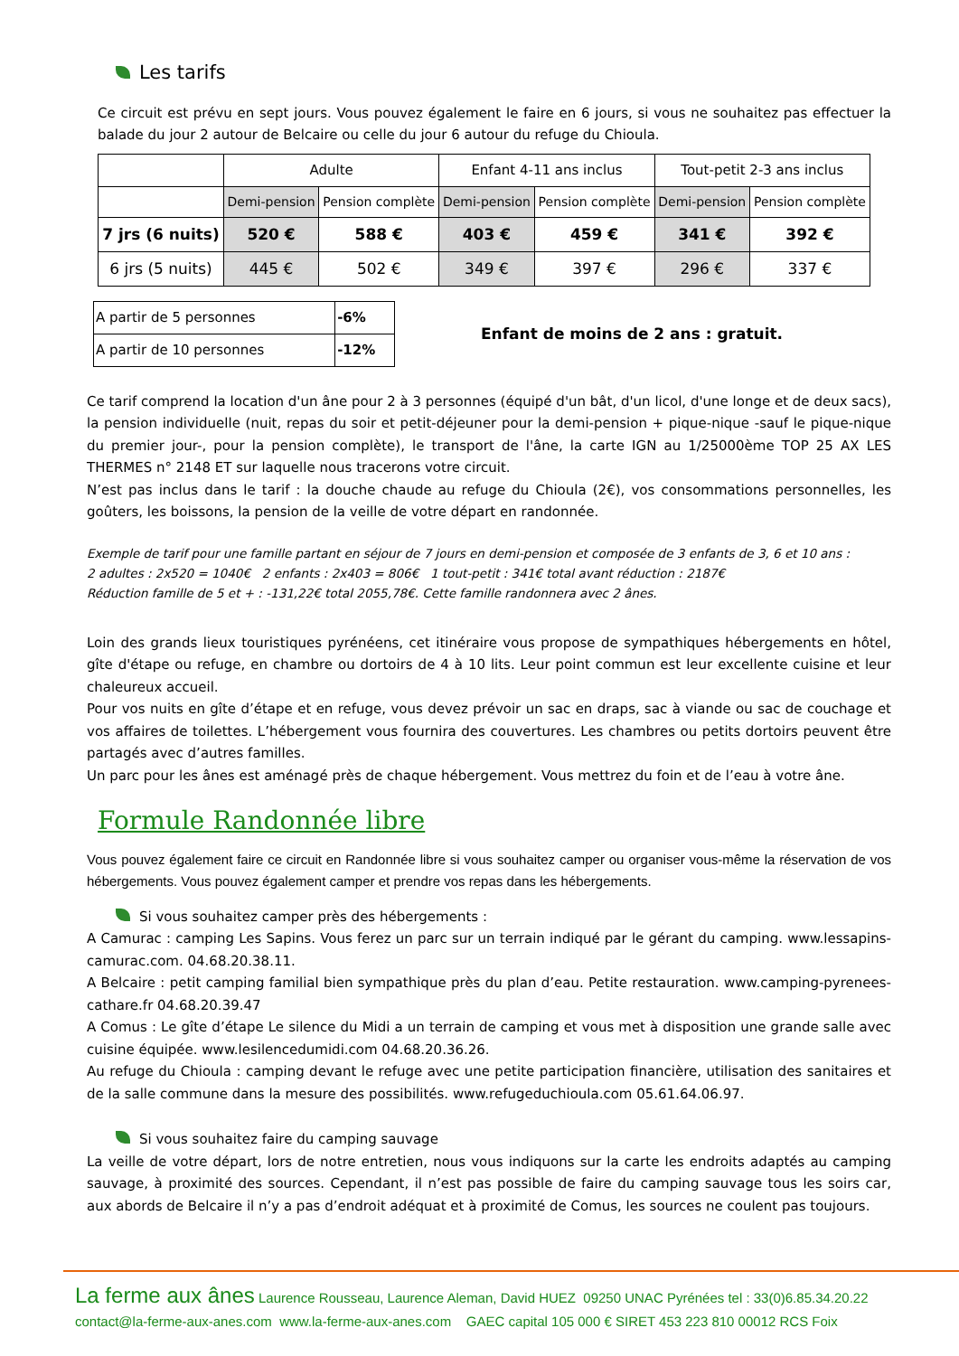Les tarifs
Ce circuit est prévu en sept jours. Vous pouvez également le faire en 6 jours, si vous ne souhaitez pas effectuer la balade du jour 2 autour de Belcaire ou celle du jour 6 autour du refuge du Chioula.
| | Adulte | | Enfant 4-11 ans inclus | | Tout-petit 2-3 ans inclus | |
| | Demi-pension | Pension complète | Demi-pension | Pension complète | Demi-pension | Pension complète |
| 7 jrs (6 nuits) | 520 € | 588 € | 403 € | 459 € | 341 € | 392 € |
| 6 jrs (5 nuits) | 445 € | 502 € | 349 € | 397 € | 296 € | 337 € |
| A partir de 5 personnes | -6% |
| A partir de 10 personnes | -12% |
Enfant de moins de 2 ans : gratuit.
Ce tarif comprend la location d'un âne pour 2 à 3 personnes (équipé d'un bât, d'un licol, d'une longe et de deux sacs), la pension individuelle (nuit, repas du soir et petit-déjeuner pour la demi-pension + pique-nique -sauf le pique-nique du premier jour-, pour la pension complète), le transport de l'âne, la carte IGN au 1/25000ème TOP 25 AX LES THERMES n° 2148 ET sur laquelle nous tracerons votre circuit.
N’est pas inclus dans le tarif : la douche chaude au refuge du Chioula (2€), vos consommations personnelles, les goûters, les boissons, la pension de la veille de votre départ en randonnée.
Exemple de tarif pour une famille partant en séjour de 7 jours en demi-pension et composée de 3 enfants de 3, 6 et 10 ans :
2 adultes : 2x520 = 1040€ 2 enfants : 2x403 = 806€ 1 tout-petit : 341€ total avant réduction : 2187€
Réduction famille de 5 et + : -131,22€ total 2055,78€. Cette famille randonnera avec 2 ânes.
Loin des grands lieux touristiques pyrénéens, cet itinéraire vous propose de sympathiques hébergements en hôtel, gîte d'étape ou refuge, en chambre ou dortoirs de 4 à 10 lits. Leur point commun est leur excellente cuisine et leur chaleureux accueil.
Pour vos nuits en gîte d’étape et en refuge, vous devez prévoir un sac en draps, sac à viande ou sac de couchage et vos affaires de toilettes. L’hébergement vous fournira des couvertures. Les chambres ou petits dortoirs peuvent être partagés avec d’autres familles.
Un parc pour les ânes est aménagé près de chaque hébergement. Vous mettrez du foin et de l’eau à votre âne.
Formule Randonnée libre
Vous pouvez également faire ce circuit en Randonnée libre si vous souhaitez camper ou organiser vous-même la réservation de vos hébergements. Vous pouvez également camper et prendre vos repas dans les hébergements.
Si vous souhaitez camper près des hébergements :
A Camurac : camping Les Sapins. Vous ferez un parc sur un terrain indiqué par le gérant du camping. www.lessapins-camurac.com. 04.68.20.38.11.
A Belcaire : petit camping familial bien sympathique près du plan d’eau. Petite restauration. www.camping-pyrenees-cathare.fr 04.68.20.39.47
A Comus : Le gîte d’étape Le silence du Midi a un terrain de camping et vous met à disposition une grande salle avec cuisine équipée. www.lesilencedumidi.com 04.68.20.36.26.
Au refuge du Chioula : camping devant le refuge avec une petite participation financière, utilisation des sanitaires et de la salle commune dans la mesure des possibilités. www.refugeduchioula.com 05.61.64.06.97.
Si vous souhaitez faire du camping sauvage
La veille de votre départ, lors de notre entretien, nous vous indiquons sur la carte les endroits adaptés au camping sauvage, à proximité des sources. Cependant, il n’est pas possible de faire du camping sauvage tous les soirs car, aux abords de Belcaire il n’y a pas d’endroit adéquat et à proximité de Comus, les sources ne coulent pas toujours.
La ferme aux ânes Laurence Rousseau, Laurence Aleman, David HUEZ 09250 UNAC Pyrénées tel : 33(0)6.85.34.20.22
contact@la-ferme-aux-anes.com www.la-ferme-aux-anes.com GAEC capital 105 000 € SIRET 453 223 810 00012 RCS Foix